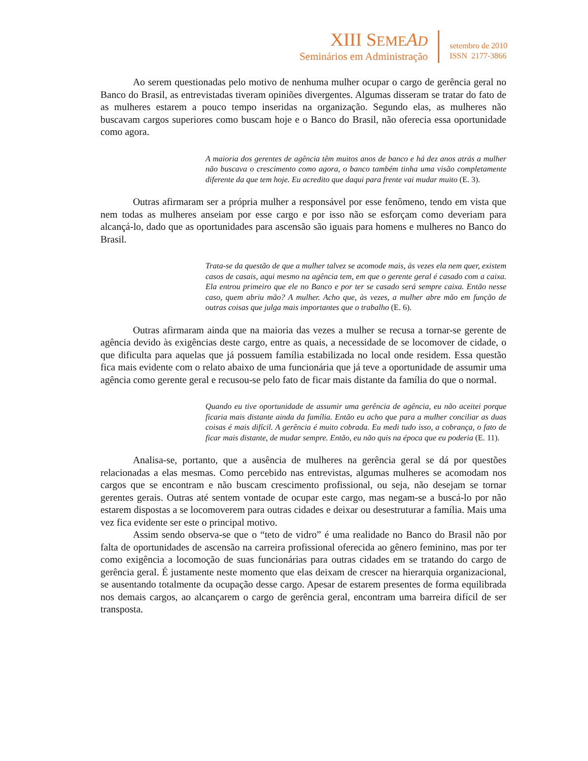XIII SEME AD
Seminários em Administração
setembro de 2010
ISSN 2177-3866
Ao serem questionadas pelo motivo de nenhuma mulher ocupar o cargo de gerência geral no Banco do Brasil, as entrevistadas tiveram opiniões divergentes. Algumas disseram se tratar do fato de as mulheres estarem a pouco tempo inseridas na organização. Segundo elas, as mulheres não buscavam cargos superiores como buscam hoje e o Banco do Brasil, não oferecia essa oportunidade como agora.
A maioria dos gerentes de agência têm muitos anos de banco e há dez anos atrás a mulher não buscava o crescimento como agora, o banco também tinha uma visão completamente diferente da que tem hoje. Eu acredito que daqui para frente vai mudar muito (E. 3).
Outras afirmaram ser a própria mulher a responsável por esse fenômeno, tendo em vista que nem todas as mulheres anseiam por esse cargo e por isso não se esforçam como deveriam para alcançá-lo, dado que as oportunidades para ascensão são iguais para homens e mulheres no Banco do Brasil.
Trata-se da questão de que a mulher talvez se acomode mais, às vezes ela nem quer, existem casos de casais, aqui mesmo na agência tem, em que o gerente geral é casado com a caixa. Ela entrou primeiro que ele no Banco e por ter se casado será sempre caixa. Então nesse caso, quem abriu mão? A mulher. Acho que, às vezes, a mulher abre mão em função de outras coisas que julga mais importantes que o trabalho (E. 6).
Outras afirmaram ainda que na maioria das vezes a mulher se recusa a tornar-se gerente de agência devido às exigências deste cargo, entre as quais, a necessidade de se locomover de cidade, o que dificulta para aquelas que já possuem família estabilizada no local onde residem. Essa questão fica mais evidente com o relato abaixo de uma funcionária que já teve a oportunidade de assumir uma agência como gerente geral e recusou-se pelo fato de ficar mais distante da família do que o normal.
Quando eu tive oportunidade de assumir uma gerência de agência, eu não aceitei porque ficaria mais distante ainda da família. Então eu acho que para a mulher conciliar as duas coisas é mais difícil. A gerência é muito cobrada. Eu medi tudo isso, a cobrança, o fato de ficar mais distante, de mudar sempre. Então, eu não quis na época que eu poderia (E. 11).
Analisa-se, portanto, que a ausência de mulheres na gerência geral se dá por questões relacionadas a elas mesmas. Como percebido nas entrevistas, algumas mulheres se acomodam nos cargos que se encontram e não buscam crescimento profissional, ou seja, não desejam se tornar gerentes gerais. Outras até sentem vontade de ocupar este cargo, mas negam-se a buscá-lo por não estarem dispostas a se locomoverem para outras cidades e deixar ou desestruturar a família. Mais uma vez fica evidente ser este o principal motivo.
Assim sendo observa-se que o “teto de vidro” é uma realidade no Banco do Brasil não por falta de oportunidades de ascensão na carreira profissional oferecida ao gênero feminino, mas por ter como exigência a locomoção de suas funcionárias para outras cidades em se tratando do cargo de gerência geral. É justamente neste momento que elas deixam de crescer na hierarquia organizacional, se ausentando totalmente da ocupação desse cargo. Apesar de estarem presentes de forma equilibrada nos demais cargos, ao alcançarem o cargo de gerência geral, encontram uma barreira difícil de ser transposta.